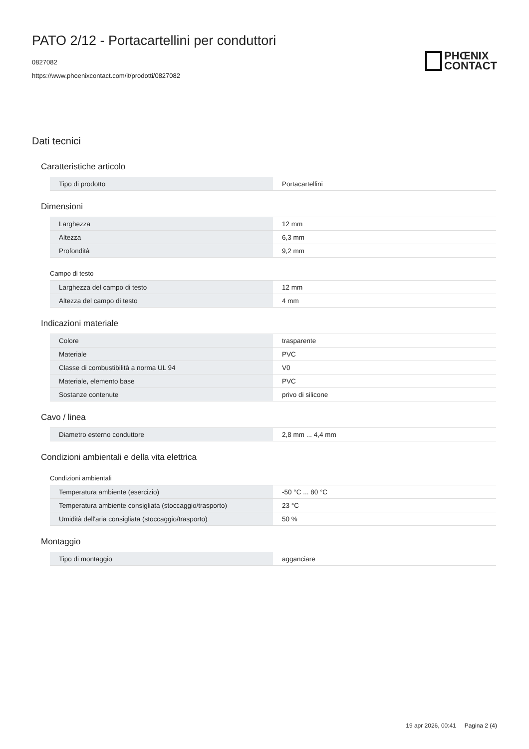PATO 2/12 - Portacartellini per conduttori
0827082
https://www.phoenixcontact.com/it/prodotti/0827082
PHŒNIX
CONTACT
Dati tecnici
Caratteristiche articolo
| Tipo di prodotto | Portacartellini |
Dimensioni
| Larghezza | 12 mm |
| Altezza | 6,3 mm |
| Profondità | 9,2 mm |
Campo di testo
| Larghezza del campo di testo | 12 mm |
| Altezza del campo di testo | 4 mm |
Indicazioni materiale
| Colore | trasparente |
| Materiale | PVC |
| Classe di combustibilità a norma UL 94 | V0 |
| Materiale, elemento base | PVC |
| Sostanze contenute | privo di silicone |
Cavo / linea
| Diametro esterno conduttore | 2,8 mm ... 4,4 mm |
Condizioni ambientali e della vita elettrica
Condizioni ambientali
| Temperatura ambiente (esercizio) | -50 °C ... 80 °C |
| Temperatura ambiente consigliata (stoccaggio/trasporto) | 23 °C |
| Umidità dell'aria consigliata (stoccaggio/trasporto) | 50 % |
Montaggio
| Tipo di montaggio | agganciare |
19 apr 2026, 00:41 Pagina 2 (4)